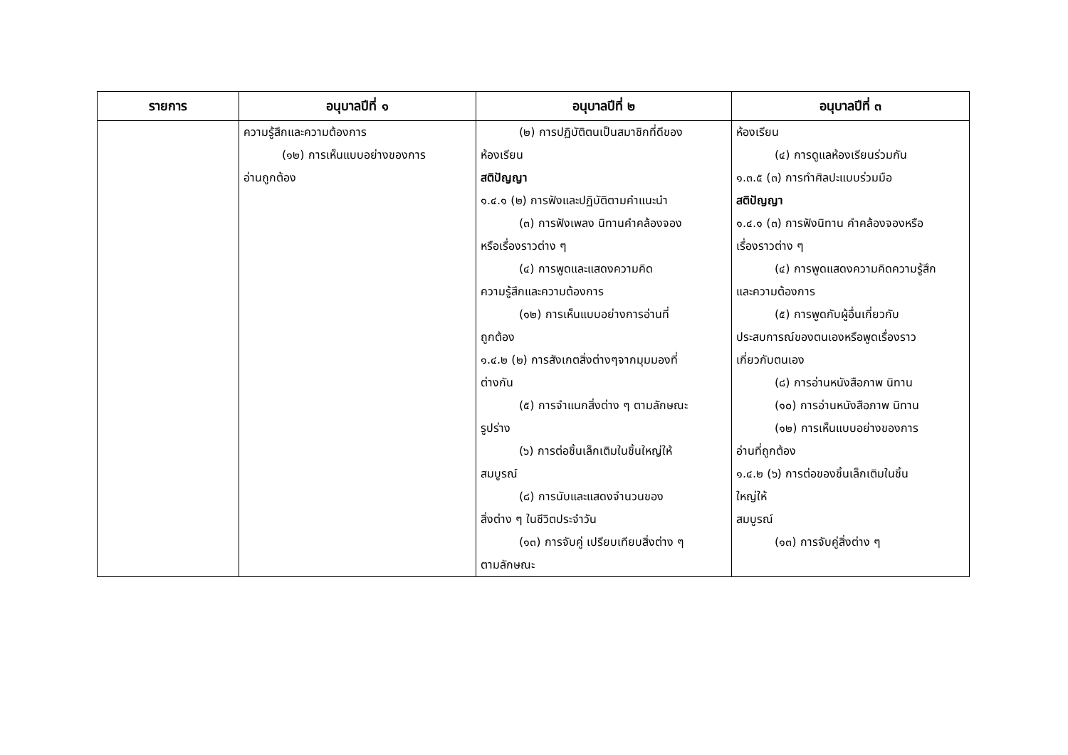| รายการ | อนุบาลปีที่ ๑ | อนุบาลปีที่ ๒ | อนุบาลปีที่ ๓ |
| --- | --- | --- | --- |
| | ความรู้สึกและความต้องการ (๑๒) การเห็นแบบอย่างของการ อ่านถูกต้อง | (๒) การปฏิบัติตนเป็นสมาชิกที่ดีของ ห้องเรียน สติปัญญา ๑.๔.๑ (๒) การฟังและปฏิบัติตามคำแนะนำ (๓) การฟังเพลง นิทานคำคล้องจอง หรือเรื่องราวต่าง ๆ (๔) การพูดและแสดงความคิด ความรู้สึกและความต้องการ (๑๒) การเห็นแบบอย่างการอ่านที่ ถูกต้อง ๑.๔.๒ (๒) การสังเกตสิ่งต่างๆจากมุมมองที่ ต่างกัน (๕) การจำแนกสิ่งต่าง ๆ ตามลักษณะ รูปร่าง (๖) การต่อชิ้นเล็กเติมในชิ้นใหญ่ให้ สมบูรณ์ (๘) การนับและแสดงจำนวนของ สิ่งต่าง ๆ ในชีวิตประจำวัน (๑๓) การจับคู่ เปรียบเทียบสิ่งต่าง ๆ ตามลักษณะ | ห้องเรียน (๔) การดูแลห้องเรียนร่วมกัน ๑.๓.๕ (๓) การทำศิลปะแบบร่วมมือ สติปัญญา ๑.๔.๑ (๓) การฟังนิทาน คำคล้องจองหรือ เรื่องราวต่าง ๆ (๔) การพูดแสดงความคิดความรู้สึก และความต้องการ (๕) การพูดกับผู้อื่นเกี่ยวกับ ประสบการณ์ของตนเองหรือพูดเรื่องราว เกี่ยวกับตนเอง (๘) การอ่านหนังสือภาพ นิทาน (๑๐) การอ่านหนังสือภาพ นิทาน (๑๒) การเห็นแบบอย่างของการ อ่านที่ถูกต้อง ๑.๔.๒ (๖) การต่อของชิ้นเล็กเติมในชิ้น ใหญ่ให้ สมบูรณ์ (๑๓) การจับคู่สิ่งต่าง ๆ |